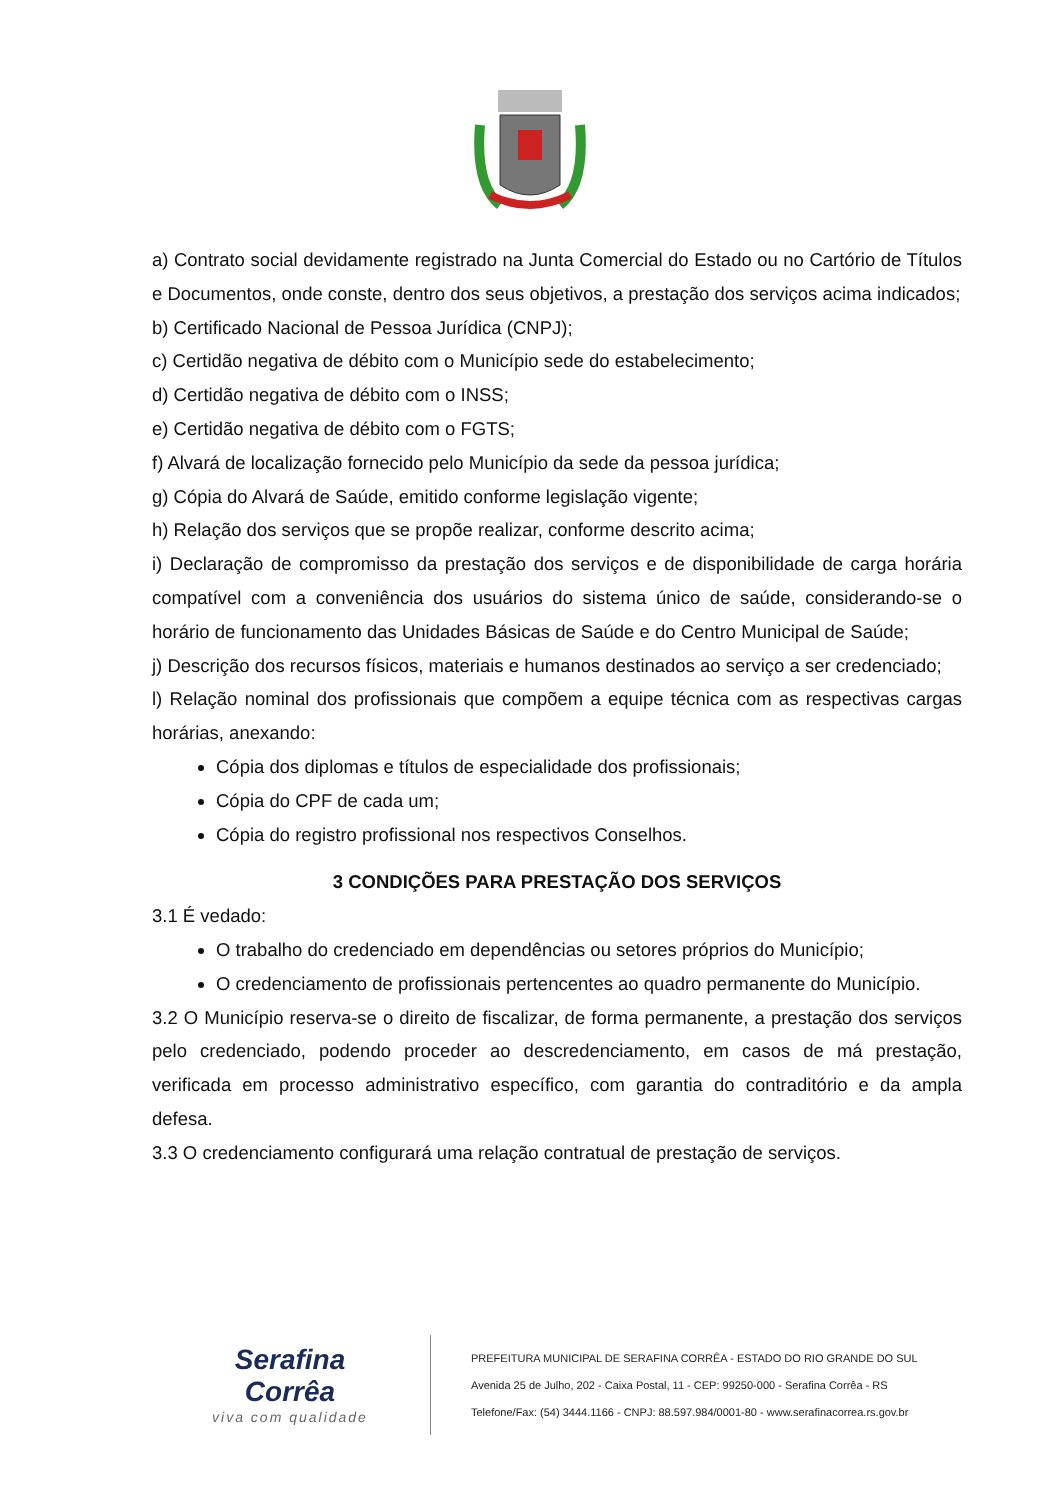a) Contrato social devidamente registrado na Junta Comercial do Estado ou no Cartório de Títulos e Documentos, onde conste, dentro dos seus objetivos, a prestação dos serviços acima indicados;
b) Certificado Nacional de Pessoa Jurídica (CNPJ);
c) Certidão negativa de débito com o Município sede do estabelecimento;
d) Certidão negativa de débito com o INSS;
e) Certidão negativa de débito com o FGTS;
f) Alvará de localização fornecido pelo Município da sede da pessoa jurídica;
g) Cópia do Alvará de Saúde, emitido conforme legislação vigente;
h) Relação dos serviços que se propõe realizar, conforme descrito acima;
i) Declaração de compromisso da prestação dos serviços e de disponibilidade de carga horária compatível com a conveniência dos usuários do sistema único de saúde, considerando-se o horário de funcionamento das Unidades Básicas de Saúde e do Centro Municipal de Saúde;
j) Descrição dos recursos físicos, materiais e humanos destinados ao serviço a ser credenciado;
l) Relação nominal dos profissionais que compõem a equipe técnica com as respectivas cargas horárias, anexando:
Cópia dos diplomas e títulos de especialidade dos profissionais;
Cópia do CPF de cada um;
Cópia do registro profissional nos respectivos Conselhos.
3 CONDIÇÕES PARA PRESTAÇÃO DOS SERVIÇOS
3.1 É vedado:
O trabalho do credenciado em dependências ou setores próprios do Município;
O credenciamento de profissionais pertencentes ao quadro permanente do Município.
3.2 O Município reserva-se o direito de fiscalizar, de forma permanente, a prestação dos serviços pelo credenciado, podendo proceder ao descredenciamento, em casos de má prestação, verificada em processo administrativo específico, com garantia do contraditório e da ampla defesa.
3.3 O credenciamento configurará uma relação contratual de prestação de serviços.
Serafina Corrêa
viva com qualidade
PREFEITURA MUNICIPAL DE SERAFINA CORRÊA - ESTADO DO RIO GRANDE DO SUL
Avenida 25 de Julho, 202 - Caixa Postal, 11 - CEP: 99250-000 - Serafina Corrêa - RS
Telefone/Fax: (54) 3444.1166 - CNPJ: 88.597.984/0001-80 - www.serafinacorrea.rs.gov.br